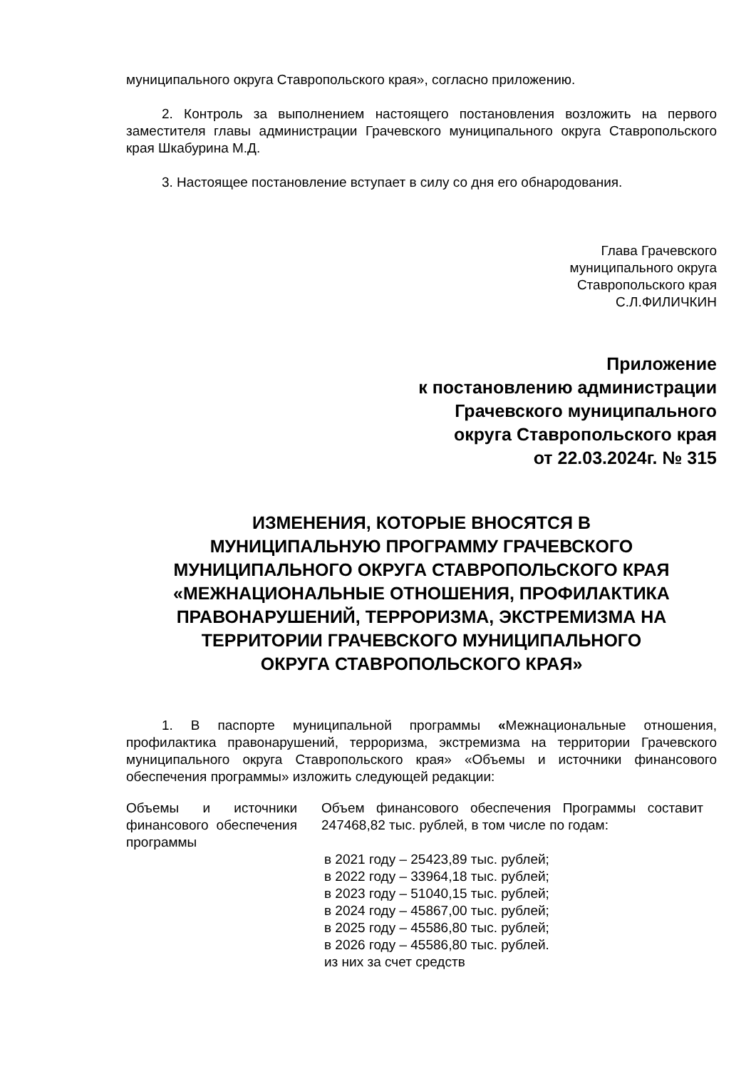муниципального округа Ставропольского края», согласно приложению.
2. Контроль за выполнением настоящего постановления возложить на первого заместителя главы администрации Грачевского муниципального округа Ставропольского края Шкабурина М.Д.
3. Настоящее постановление вступает в силу со дня его обнародования.
Глава Грачевского
муниципального округа
Ставропольского края
С.Л.ФИЛИЧКИН
Приложение
к постановлению администрации
Грачевского муниципального
округа Ставропольского края
от 22.03.2024г. № 315
ИЗМЕНЕНИЯ, КОТОРЫЕ ВНОСЯТСЯ В
МУНИЦИПАЛЬНУЮ ПРОГРАММУ ГРАЧЕВСКОГО
МУНИЦИПАЛЬНОГО ОКРУГА СТАВРОПОЛЬСКОГО КРАЯ
«МЕЖНАЦИОНАЛЬНЫЕ ОТНОШЕНИЯ, ПРОФИЛАКТИКА
ПРАВОНАРУШЕНИЙ, ТЕРРОРИЗМА, ЭКСТРЕМИЗМА НА
ТЕРРИТОРИИ ГРАЧЕВСКОГО МУНИЦИПАЛЬНОГО
ОКРУГА СТАВРОПОЛЬСКОГО КРАЯ»
1. В паспорте муниципальной программы «Межнациональные отношения, профилактика правонарушений, терроризма, экстремизма на территории Грачевского муниципального округа Ставропольского края» «Объемы и источники финансового обеспечения программы» изложить следующей редакции:
| Объемы и источники финансового обеспечения программы | Объем финансового обеспечения Программы составит 247468,82 тыс. рублей, в том числе по годам: в 2021 году – 25423,89 тыс. рублей; в 2022 году – 33964,18 тыс. рублей; в 2023 году – 51040,15 тыс. рублей; в 2024 году – 45867,00 тыс. рублей; в 2025 году – 45586,80 тыс. рублей; в 2026 году – 45586,80 тыс. рублей. из них за счет средств |